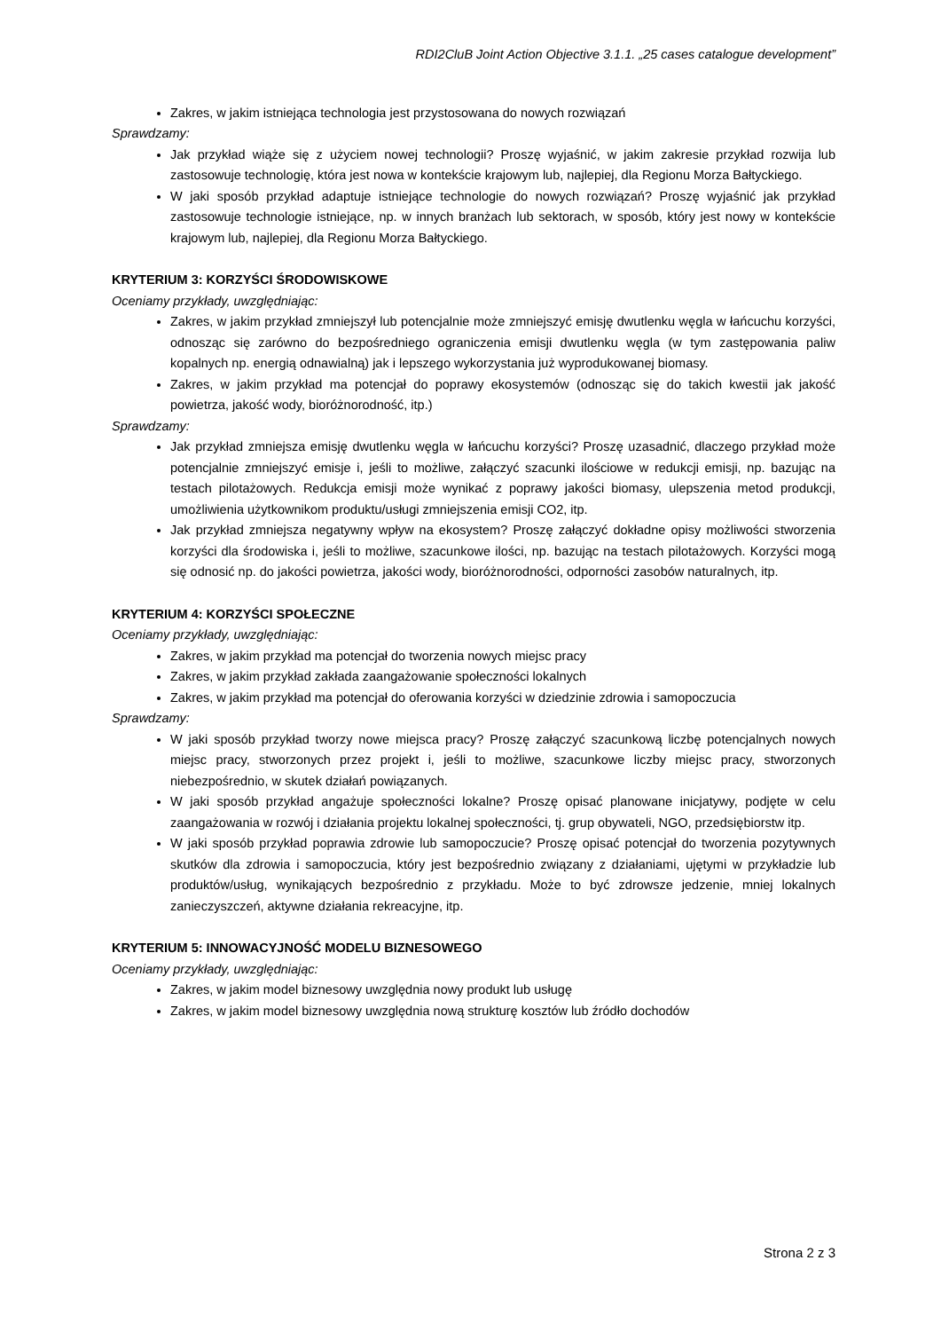RDI2CluB Joint Action Objective 3.1.1. „25 cases catalogue development”
Zakres, w jakim istniejąca technologia jest przystosowana do nowych rozwiązań
Sprawdzamy:
Jak przykład wiąże się z użyciem nowej technologii? Proszę wyjaśnić, w jakim zakresie przykład rozwija lub zastosowuje technologię, która jest nowa w kontekście krajowym lub, najlepiej, dla Regionu Morza Bałtyckiego.
W jaki sposób przykład adaptuje istniejące technologie do nowych rozwiązań? Proszę wyjaśnić jak przykład zastosowuje technologie istniejące, np. w innych branżach lub sektorach, w sposób, który jest nowy w kontekście krajowym lub, najlepiej, dla Regionu Morza Bałtyckiego.
KRYTERIUM 3: KORZYŚCI ŚRODOWISKOWE
Oceniamy przykłady, uwzględniając:
Zakres, w jakim przykład zmniejszył lub potencjalnie może zmniejszyć emisję dwutlenku węgla w łańcuchu korzyści, odnosząc się zarówno do bezpośredniego ograniczenia emisji dwutlenku węgla (w tym zastępowania paliw kopalnych np. energią odnawialną) jak i lepszego wykorzystania już wyprodukowanej biomasy.
Zakres, w jakim przykład ma potencjał do poprawy ekosystemów (odnosząc się do takich kwestii jak jakość powietrza, jakość wody, bioróżnorodność, itp.)
Sprawdzamy:
Jak przykład zmniejsza emisję dwutlenku węgla w łańcuchu korzyści? Proszę uzasadnić, dlaczego przykład może potencjalnie zmniejszyć emisje i, jeśli to możliwe, załączyć szacunki ilościowe w redukcji emisji, np. bazując na testach pilotażowych. Redukcja emisji może wynikać z poprawy jakości biomasy, ulepszenia metod produkcji, umożliwienia użytkownikom produktu/usługi zmniejszenia emisji CO2, itp.
Jak przykład zmniejsza negatywny wpływ na ekosystem? Proszę załączyć dokładne opisy możliwości stworzenia korzyści dla środowiska i, jeśli to możliwe, szacunkowe ilości, np. bazując na testach pilotażowych. Korzyści mogą się odnosić np. do jakości powietrza, jakości wody, bioróżnorodności, odporności zasobów naturalnych, itp.
KRYTERIUM 4: KORZYŚCI SPOŁECZNE
Oceniamy przykłady, uwzględniając:
Zakres, w jakim przykład ma potencjał do tworzenia nowych miejsc pracy
Zakres, w jakim przykład zakłada zaangażowanie społeczności lokalnych
Zakres, w jakim przykład ma potencjał do oferowania korzyści w dziedzinie zdrowia i samopoczucia
Sprawdzamy:
W jaki sposób przykład tworzy nowe miejsca pracy? Proszę załączyć szacunkową liczbę potencjalnych nowych miejsc pracy, stworzonych przez projekt i, jeśli to możliwe, szacunkowe liczby miejsc pracy, stworzonych niebezpośrednio, w skutek działań powiązanych.
W jaki sposób przykład angażuje społeczności lokalne? Proszę opisać planowane inicjatywy, podjęte w celu zaangażowania w rozwój i działania projektu lokalnej społeczności, tj. grup obywateli, NGO, przedsiębiorstw itp.
W jaki sposób przykład poprawia zdrowie lub samopoczucie? Proszę opisać potencjał do tworzenia pozytywnych skutków dla zdrowia i samopoczucia, który jest bezpośrednio związany z działaniami, ujętymi w przykładzie lub produktów/usług, wynikających bezpośrednio z przykładu. Może to być zdrowsze jedzenie, mniej lokalnych zanieczyszczeń, aktywne działania rekreacyjne, itp.
KRYTERIUM 5: INNOWACYJNOŚĆ MODELU BIZNESOWEGO
Oceniamy przykłady, uwzględniając:
Zakres, w jakim model biznesowy uwzględnia nowy produkt lub usługę
Zakres, w jakim model biznesowy uwzględnia nową strukturę kosztów lub źródło dochodów
Strona 2 z 3